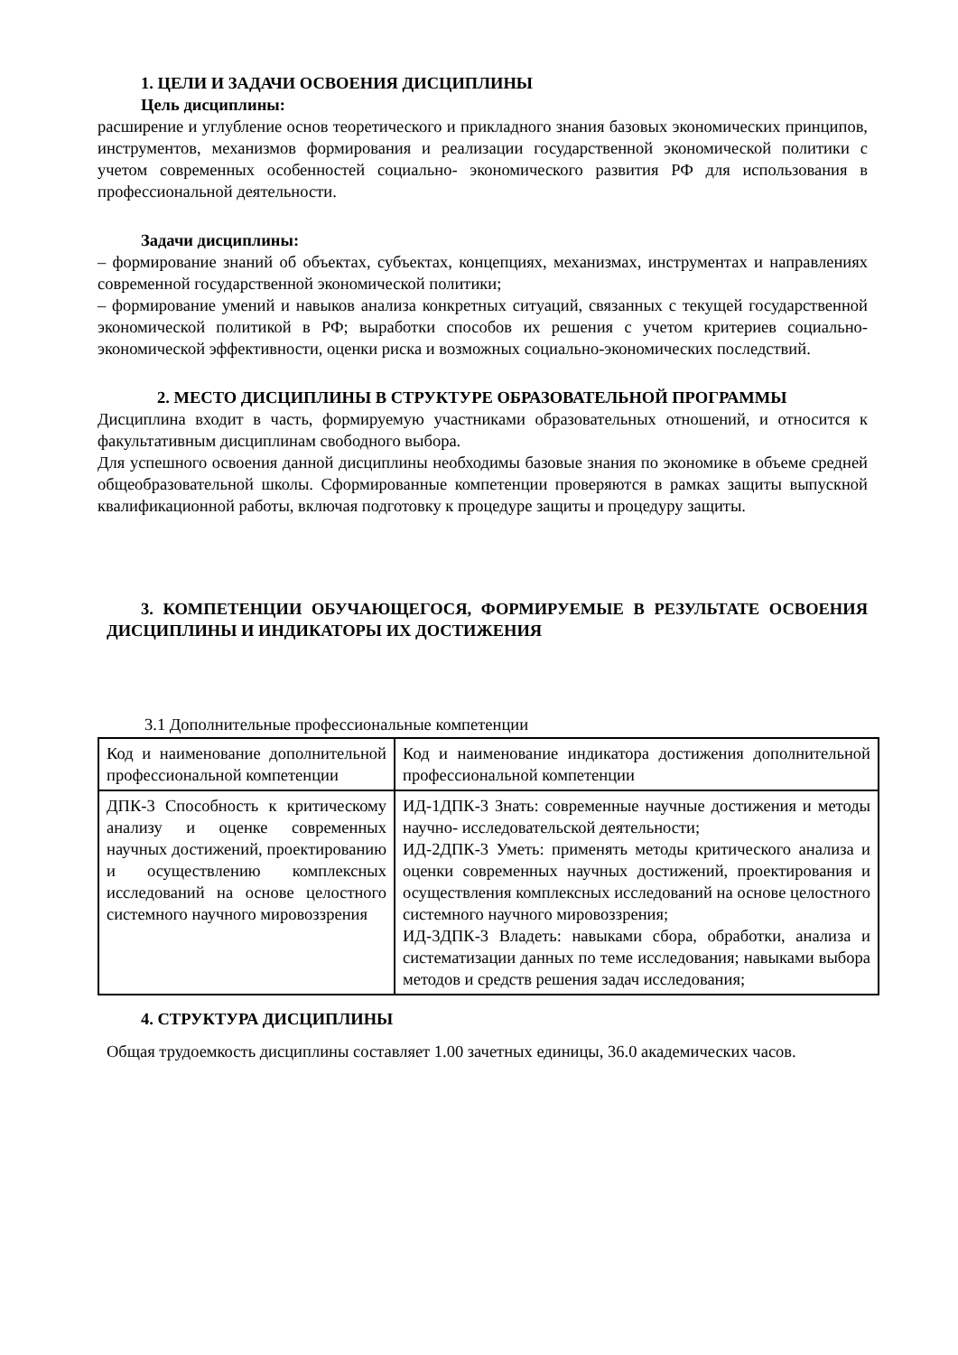1. ЦЕЛИ И ЗАДАЧИ ОСВОЕНИЯ ДИСЦИПЛИНЫ
Цель дисциплины:
расширение и углубление основ теоретического и прикладного знания базовых экономических принципов, инструментов, механизмов формирования и реализации государственной экономической политики с учетом современных особенностей социально- экономического развития РФ для использования в профессиональной деятельности.
Задачи дисциплины:
– формирование знаний об объектах, субъектах, концепциях, механизмах, инструментах и направлениях современной государственной экономической политики;
– формирование умений и навыков анализа конкретных ситуаций, связанных с текущей государственной экономической политикой в РФ; выработки способов их решения с учетом критериев социально-экономической эффективности, оценки риска и возможных социально-экономических последствий.
2. МЕСТО ДИСЦИПЛИНЫ В СТРУКТУРЕ ОБРАЗОВАТЕЛЬНОЙ ПРОГРАММЫ
Дисциплина входит в часть, формируемую участниками образовательных отношений, и относится к факультативным дисциплинам свободного выбора.
Для успешного освоения данной дисциплины необходимы базовые знания по экономике в объеме средней общеобразовательной школы. Сформированные компетенции проверяются в рамках защиты выпускной квалификационной работы, включая подготовку к процедуре защиты и процедуру защиты.
3. КОМПЕТЕНЦИИ ОБУЧАЮЩЕГОСЯ, ФОРМИРУЕМЫЕ В РЕЗУЛЬТАТЕ ОСВОЕНИЯ ДИСЦИПЛИНЫ И ИНДИКАТОРЫ ИХ ДОСТИЖЕНИЯ
3.1 Дополнительные профессиональные компетенции
| Код и наименование дополнительной профессиональной компетенции | Код и наименование индикатора достижения дополнительной профессиональной компетенции |
| ДПК-3 Способность к критическому анализу и оценке современных научных достижений, проектированию и осуществлению комплексных исследований на основе целостного системного научного мировоззрения | ИД-1ДПК-3 Знать: современные научные достижения и методы научно- исследовательской деятельности; ИД-2ДПК-3 Уметь: применять методы критического анализа и оценки современных научных достижений, проектирования и осуществления комплексных исследований на основе целостного системного научного мировоззрения; ИД-3ДПК-3 Владеть: навыками сбора, обработки, анализа и систематизации данных по теме исследования; навыками выбора методов и средств решения задач исследования; |
4. СТРУКТУРА ДИСЦИПЛИНЫ
Общая трудоемкость дисциплины составляет 1.00 зачетных единицы, 36.0 академических часов.